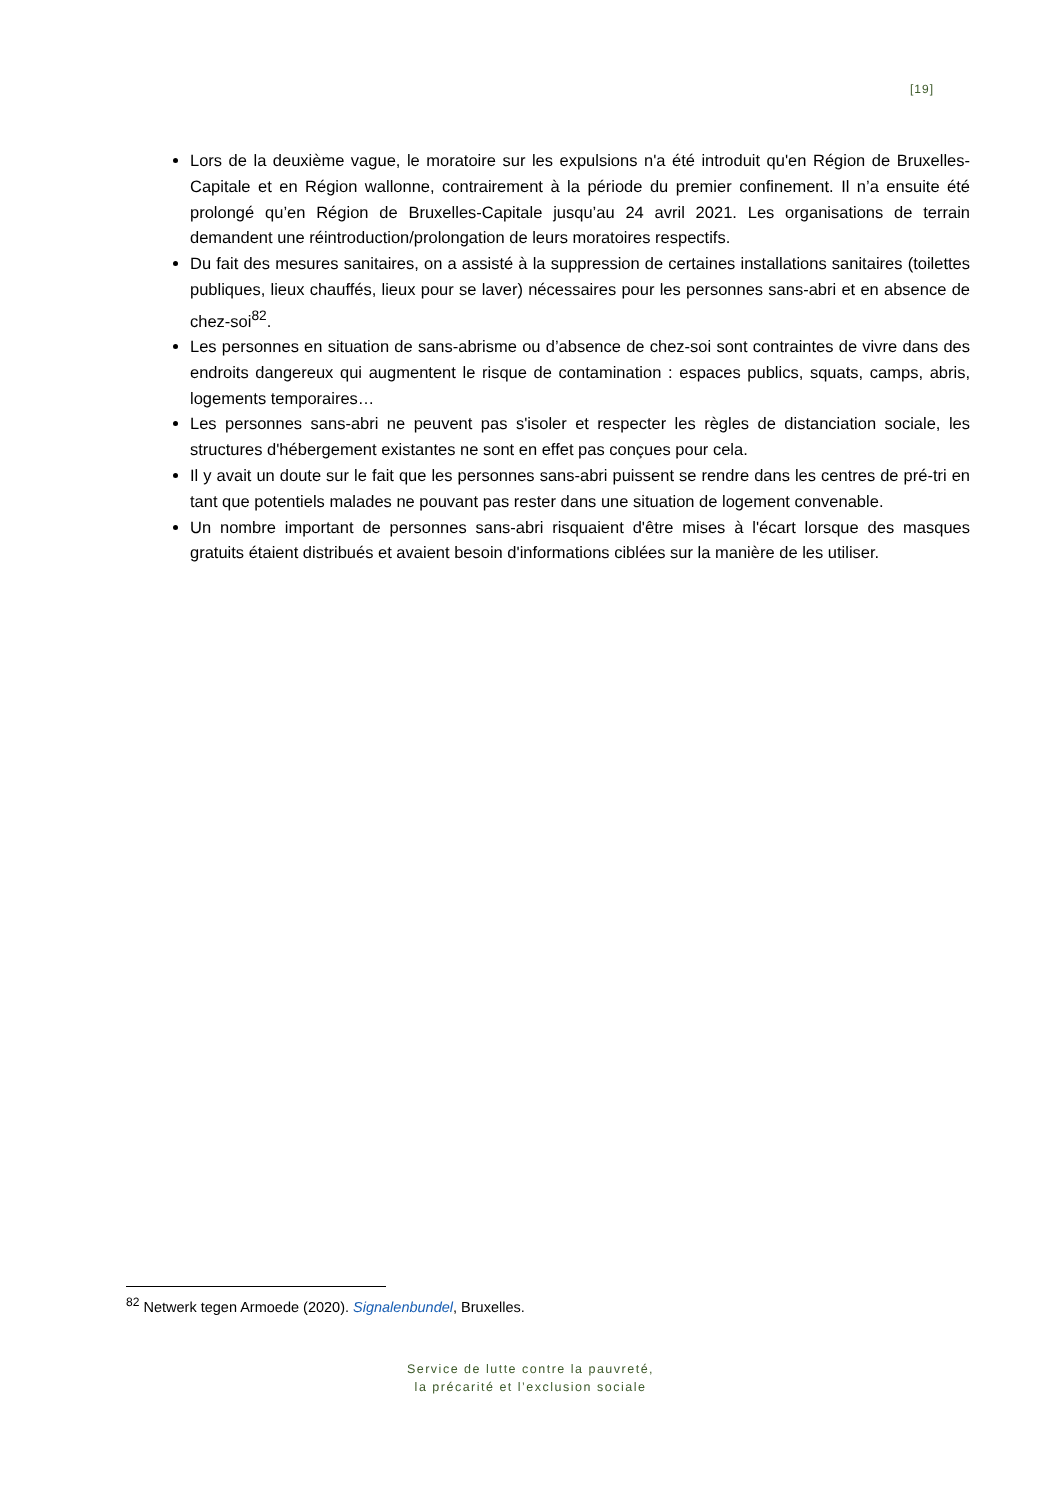[19]
Lors de la deuxième vague, le moratoire sur les expulsions n'a été introduit qu'en Région de Bruxelles-Capitale et en Région wallonne, contrairement à la période du premier confinement. Il n’a ensuite été prolongé qu’en Région de Bruxelles-Capitale jusqu’au 24 avril 2021. Les organisations de terrain demandent une réintroduction/prolongation de leurs moratoires respectifs.
Du fait des mesures sanitaires, on a assisté à la suppression de certaines installations sanitaires (toilettes publiques, lieux chauffés, lieux pour se laver) nécessaires pour les personnes sans-abri et en absence de chez-soi<sup>82</sup>.
Les personnes en situation de sans-abrisme ou d’absence de chez-soi sont contraintes de vivre dans des endroits dangereux qui augmentent le risque de contamination : espaces publics, squats, camps, abris, logements temporaires…
Les personnes sans-abri ne peuvent pas s'isoler et respecter les règles de distanciation sociale, les structures d'hébergement existantes ne sont en effet pas conçues pour cela.
Il y avait un doute sur le fait que les personnes sans-abri puissent se rendre dans les centres de pré-tri en tant que potentiels malades ne pouvant pas rester dans une situation de logement convenable.
Un nombre important de personnes sans-abri risquaient d'être mises à l'écart lorsque des masques gratuits étaient distribués et avaient besoin d'informations ciblées sur la manière de les utiliser.
<sup>82</sup> Netwerk tegen Armoede (2020). Signalenbundel, Bruxelles.
Service de lutte contre la pauvreté,
la précarité et l’exclusion sociale